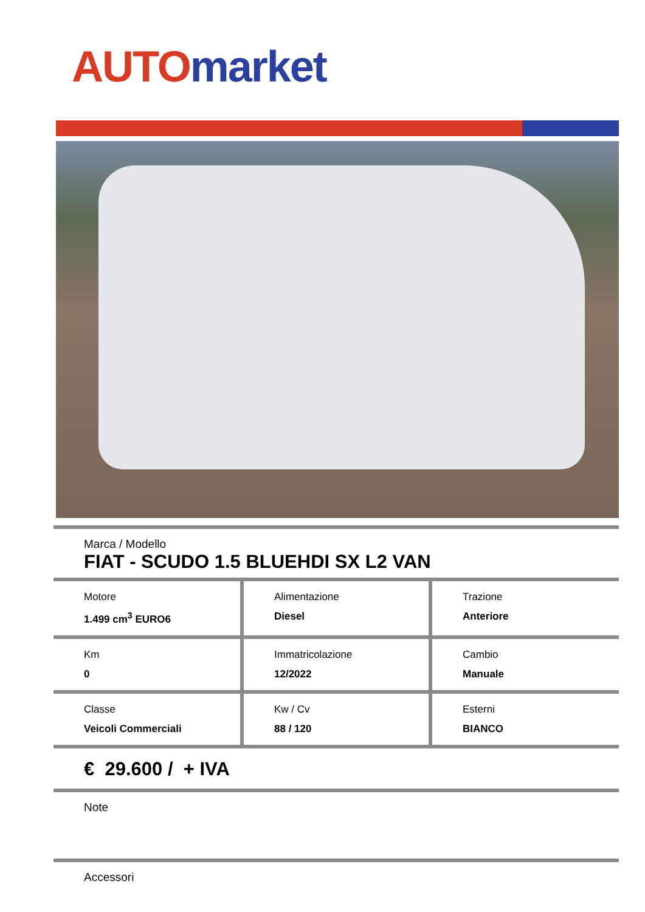AUTO market
Marca / Modello
FIAT - SCUDO 1.5 BLUEHDI SX L2 VAN
| Motore 1.499 cm<sup>3</sup> EURO6 | Alimentazione Diesel | Trazione Anteriore |
| Km 0 | Immatricolazione 12/2022 | Cambio Manuale |
| Classe Veicoli Commerciali | Kw / Cv 88 / 120 | Esterni BIANCO |
€ 29.600 / + IVA
Note
Accessori